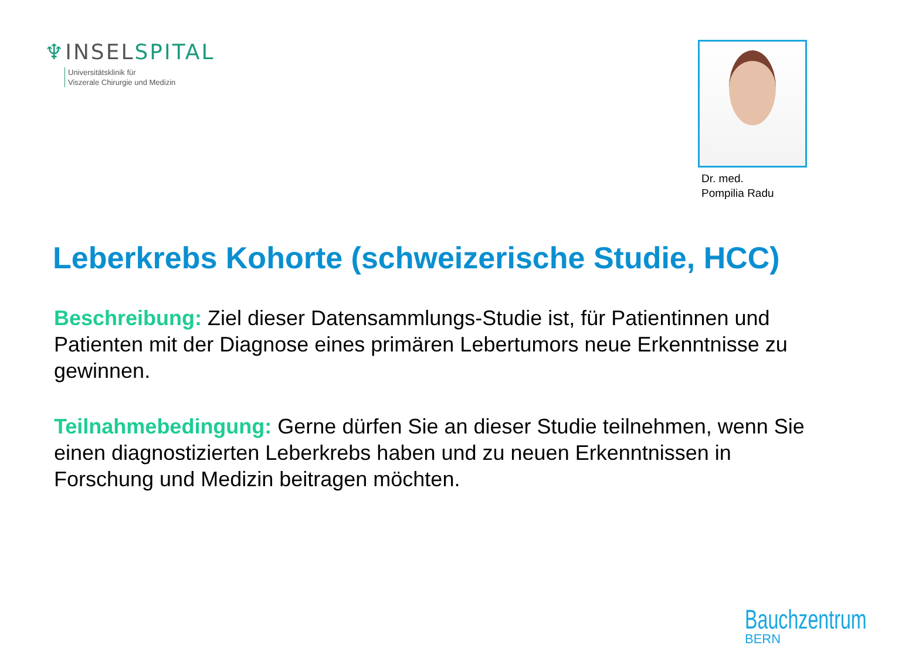♆INSELSPITAL
Universitätsklinik für
Viszerale Chirurgie und Medizin
Dr. med.
Pompilia Radu
Leberkrebs Kohorte (schweizerische Studie, HCC)
Beschreibung: Ziel dieser Datensammlungs-Studie ist, für Patientinnen und Patienten mit der Diagnose eines primären Lebertumors neue Erkenntnisse zu gewinnen.
Teilnahmebedingung: Gerne dürfen Sie an dieser Studie teilnehmen, wenn Sie einen diagnostizierten Leberkrebs haben und zu neuen Erkenntnissen in Forschung und Medizin beitragen möchten.
Bauchzentrum
BERN